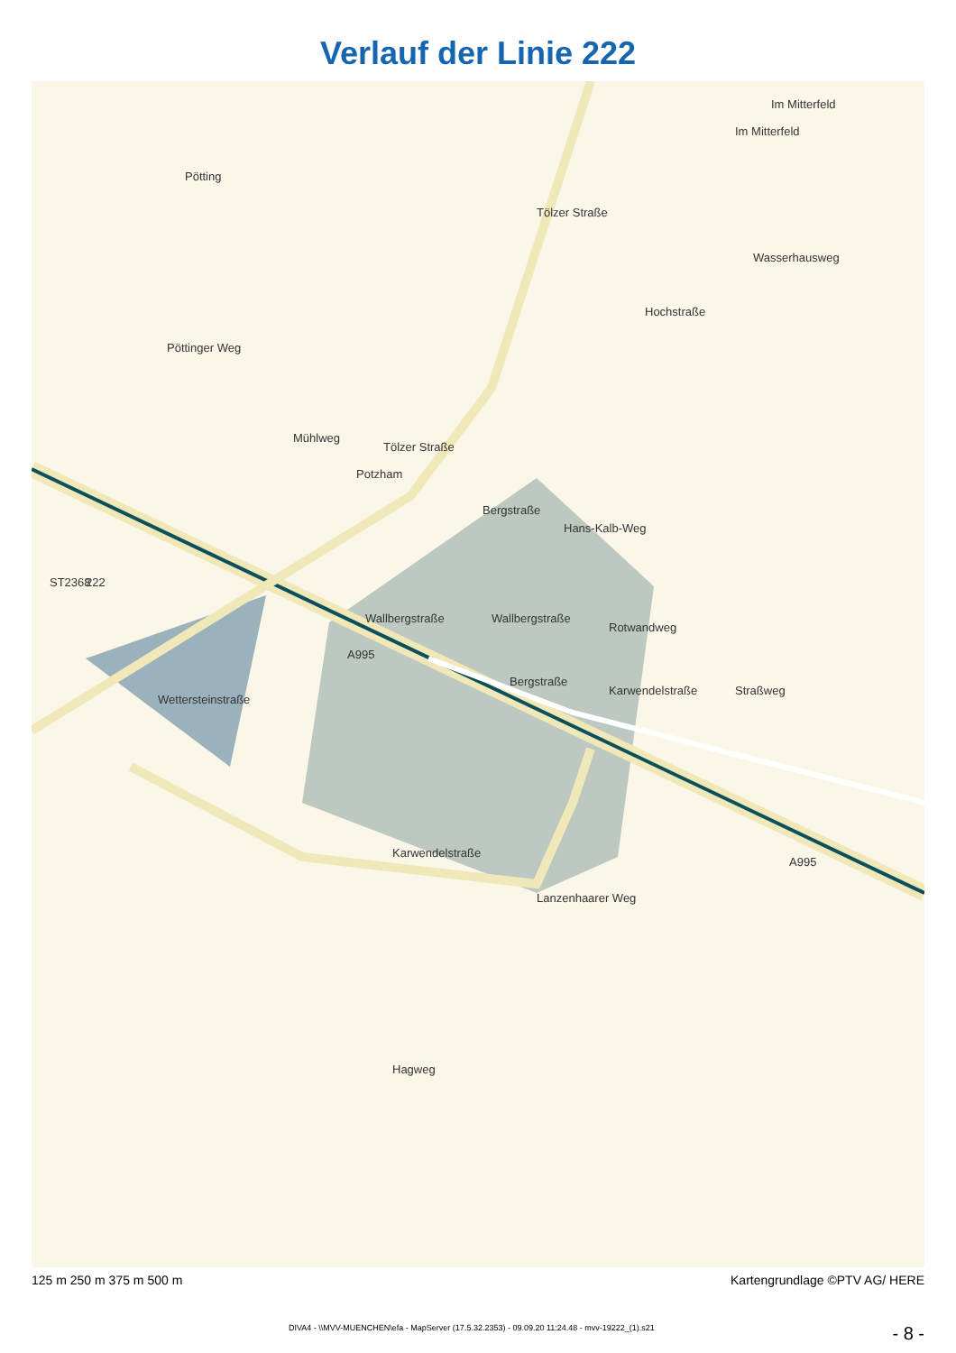Verlauf der Linie 222
Im Mitterfeld
Im Mitterfeld
Pötting
Tölzer Straße
Wasserhausweg
Hochstraße
Pöttinger Weg
Tölzer Straße
Mühlweg
Bergstraße
Hans-Kalb-Weg
Wallbergstraße
Wallbergstraße
Rotwandweg
Straßweg
Bergstraße
Karwendelstraße
Wettersteinstraße
Karwendelstraße
Lanzenhaarer Weg
ST2368
222
A995
A995
Hagweg
Potzham
125 m 250 m 375 m 500 m Kartengrundlage ©PTV AG/ HERE
DIVA4 - \\MVV-MUENCHEN\efa - MapServer (17.5.32.2353) - 09.09.20 11:24.48 - mvv-19222_(1).s21 - 8 -